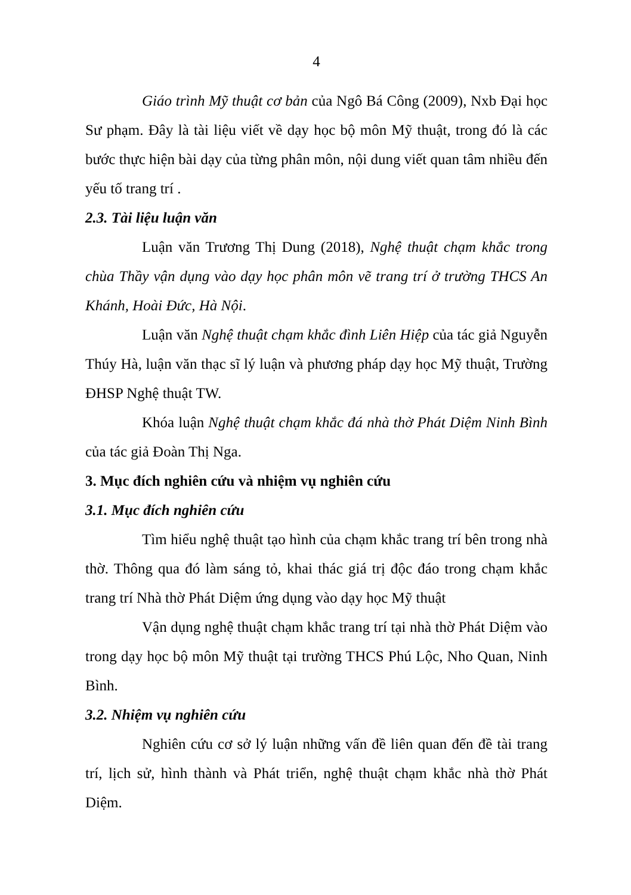4
Giáo trình Mỹ thuật cơ bản của Ngô Bá Công (2009), Nxb Đại học Sư phạm. Đây là tài liệu viết về dạy học bộ môn Mỹ thuật, trong đó là các bước thực hiện bài dạy của từng phân môn, nội dung viết quan tâm nhiều đến yếu tố trang trí .
2.3. Tài liệu luận văn
Luận văn Trương Thị Dung (2018), Nghệ thuật chạm khắc trong chùa Thầy vận dụng vào dạy học phân môn vẽ trang trí ở trường THCS An Khánh, Hoài Đức, Hà Nội.
Luận văn Nghệ thuật chạm khắc đình Liên Hiệp của tác giả Nguyễn Thúy Hà, luận văn thạc sĩ lý luận và phương pháp dạy học Mỹ thuật, Trường ĐHSP Nghệ thuật TW.
Khóa luận Nghệ thuật chạm khắc đá nhà thờ Phát Diệm Ninh Bình của tác giả Đoàn Thị Nga.
3. Mục đích nghiên cứu và nhiệm vụ nghiên cứu
3.1. Mục đích nghiên cứu
Tìm hiểu nghệ thuật tạo hình của chạm khắc trang trí bên trong nhà thờ. Thông qua đó làm sáng tỏ, khai thác giá trị độc đáo trong chạm khắc trang trí Nhà thờ Phát Diệm ứng dụng vào dạy học Mỹ thuật
Vận dụng nghệ thuật chạm khắc trang trí tại nhà thờ Phát Diệm vào trong dạy học bộ môn Mỹ thuật tại trường THCS Phú Lộc, Nho Quan, Ninh Bình.
3.2. Nhiệm vụ nghiên cứu
Nghiên cứu cơ sở lý luận những vấn đề liên quan đến đề tài trang trí, lịch sử, hình thành và Phát triển, nghệ thuật chạm khắc nhà thờ Phát Diệm.